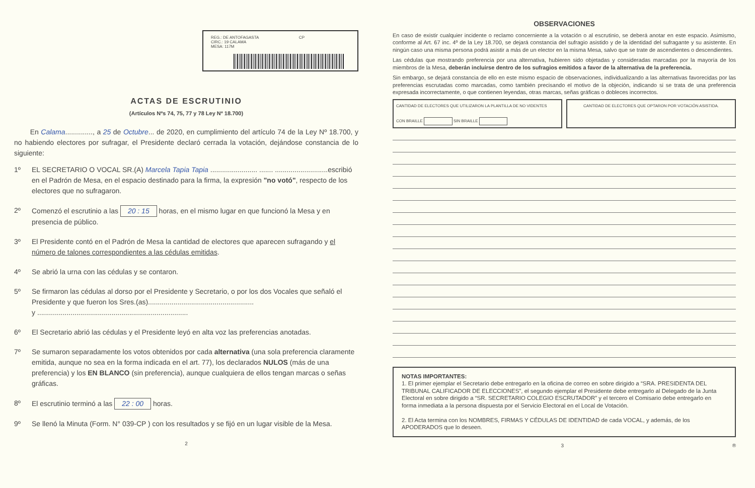REG.: DE ANTOFAGASTA CP
CIRC.: 19 CALAMA
MESA: 117M
ACTAS DE ESCRUTINIO
(Artículos Nºs 74, 75, 77 y 78 Ley Nº 18.700)
En Calama.............., a 25 de Octubre... de 2020, en cumplimiento del artículo 74 de la Ley Nº 18.700, y no habiendo electores por sufragar, el Presidente declaró cerrada la votación, dejándose constancia de lo siguiente:
1º EL SECRETARIO O VOCAL SR.(A) Marcela Tapia Tapia ........................ ....... ...........................escribió en el Padrón de Mesa, en el espacio destinado para la firma, la expresión "no votó", respecto de los electores que no sufragaron.
2º Comenzó el escrutinio a las 20 : 15 horas, en el mismo lugar en que funcionó la Mesa y en presencia de público.
3º El Presidente contó en el Padrón de Mesa la cantidad de electores que aparecen sufragando y el número de talones correspondientes a las cédulas emitidas.
4º Se abrió la urna con las cédulas y se contaron.
5º Se firmaron las cédulas al dorso por el Presidente y Secretario, o por los dos Vocales que señaló el Presidente y que fueron los Sres.(as)......................................................
y .............................................................................
6º El Secretario abrió las cédulas y el Presidente leyó en alta voz las preferencias anotadas.
7º Se sumaron separadamente los votos obtenidos por cada alternativa (una sola preferencia claramente emitida, aunque no sea en la forma indicada en el art. 77), los declarados NULOS (más de una preferencia) y los EN BLANCO (sin preferencia), aunque cualquiera de ellos tengan marcas o señas gráficas.
8º El escrutinio terminó a las 22 : 00 horas.
9º Se llenó la Minuta (Form. N° 039-CP ) con los resultados y se fijó en un lugar visible de la Mesa.
2
OBSERVACIONES
En caso de existir cualquier incidente o reclamo concerniente a la votación o al escrutinio, se deberá anotar en este espacio. Asimismo, conforme al Art. 67 inc. 4º de la Ley 18.700, se dejará constancia del sufragio asistido y de la identidad del sufragante y su asistente. En ningún caso una misma persona podrá asistir a más de un elector en la misma Mesa, salvo que se trate de ascendientes o descendientes.
Las cédulas que mostrando preferencia por una alternativa, hubieren sido objetadas y consideradas marcadas por la mayoría de los miembros de la Mesa, deberán incluirse dentro de los sufragios emitidos a favor de la alternativa de la preferencia.
Sin embargo, se dejará constancia de ello en este mismo espacio de observaciones, individualizando a las alternativas favorecidas por las preferencias escrutadas como marcadas, como también precisando el motivo de la objeción, indicando si se trata de una preferencia expresada incorrectamente, o que contienen leyendas, otras marcas, señas gráficas o dobleces incorrectos.
CANTIDAD DE ELECTORES QUE UTILIZARON LA PLANTILLA DE NO VIDENTES
CON BRAILLE SIN BRAILLE
CANTIDAD DE ELECTORES QUE OPTARON POR VOTACIÓN ASISTIDA.
NOTAS IMPORTANTES:
1. El primer ejemplar el Secretario debe entregarlo en la oficina de correo en sobre dirigido a “SRA. PRESIDENTA DEL TRIBUNAL CALIFICADOR DE ELECCIONES”, el segundo ejemplar el Presidente debe entregarlo al Delegado de la Junta Electoral en sobre dirigido a “SR. SECRETARIO COLEGIO ESCRUTADOR” y el tercero el Comisario debe entregarlo en forma inmediata a la persona dispuesta por el Servicio Electoral en el Local de Votación.
2. El Acta termina con los NOMBRES, FIRMAS Y CÉDULAS DE IDENTIDAD de cada VOCAL, y además, de los APODERADOS que lo deseen.
3 ®